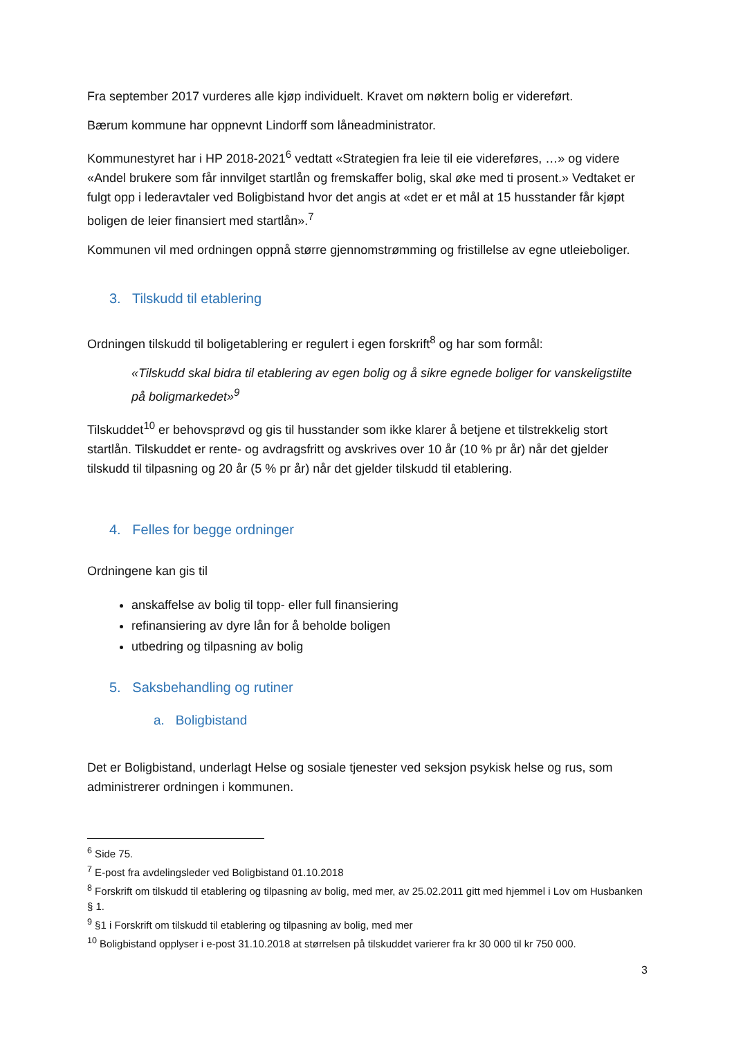Fra september 2017 vurderes alle kjøp individuelt. Kravet om nøktern bolig er videreført.
Bærum kommune har oppnevnt Lindorff som låneadministrator.
Kommunestyret har i HP 2018-2021<sup>6</sup> vedtatt «Strategien fra leie til eie videreføres, …» og videre «Andel brukere som får innvilget startlån og fremskaffer bolig, skal øke med ti prosent.» Vedtaket er fulgt opp i lederavtaler ved Boligbistand hvor det angis at «det er et mål at 15 husstander får kjøpt boligen de leier finansiert med startlån».<sup>7</sup>
Kommunen vil med ordningen oppnå større gjennomstrømming og fristillelse av egne utleieboliger.
3. Tilskudd til etablering
Ordningen tilskudd til boligetablering er regulert i egen forskrift<sup>8</sup> og har som formål:
«Tilskudd skal bidra til etablering av egen bolig og å sikre egnede boliger for vanskeligstilte på boligmarkedet»<sup>9</sup>
Tilskuddet<sup>10</sup> er behovsprøvd og gis til husstander som ikke klarer å betjene et tilstrekkelig stort startlån. Tilskuddet er rente- og avdragsfritt og avskrives over 10 år (10 % pr år) når det gjelder tilskudd til tilpasning og 20 år (5 % pr år) når det gjelder tilskudd til etablering.
4. Felles for begge ordninger
Ordningene kan gis til
anskaffelse av bolig til topp- eller full finansiering
refinansiering av dyre lån for å beholde boligen
utbedring og tilpasning av bolig
5. Saksbehandling og rutiner
a. Boligbistand
Det er Boligbistand, underlagt Helse og sosiale tjenester ved seksjon psykisk helse og rus, som administrerer ordningen i kommunen.
<sup>6</sup> Side 75.
<sup>7</sup> E-post fra avdelingsleder ved Boligbistand 01.10.2018
<sup>8</sup> Forskrift om tilskudd til etablering og tilpasning av bolig, med mer, av 25.02.2011 gitt med hjemmel i Lov om Husbanken § 1.
<sup>9</sup> §1 i Forskrift om tilskudd til etablering og tilpasning av bolig, med mer
<sup>10</sup> Boligbistand opplyser i e-post 31.10.2018 at størrelsen på tilskuddet varierer fra kr 30 000 til kr 750 000.
3